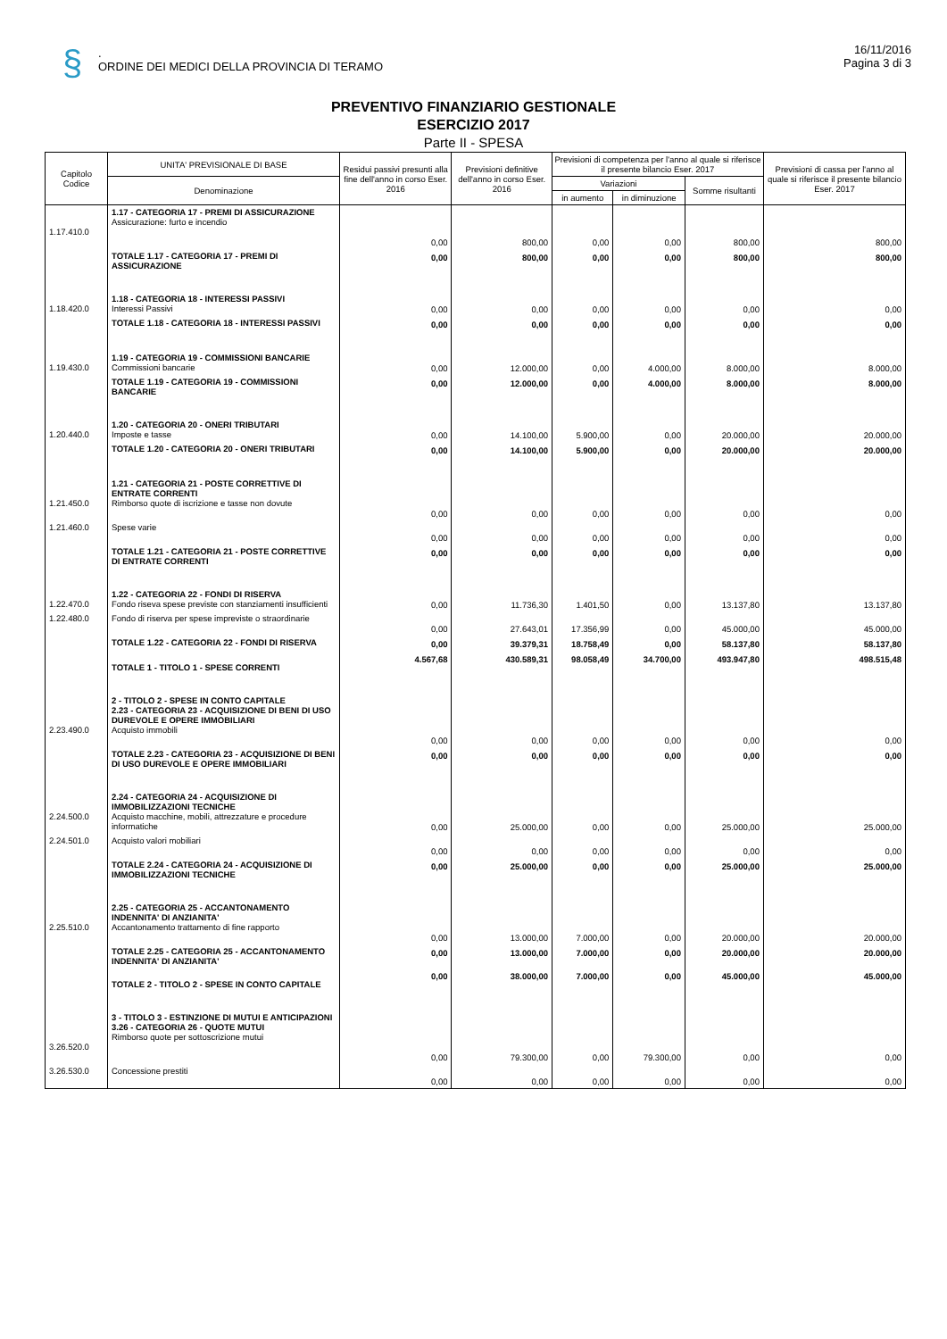§
.
ORDINE DEI MEDICI DELLA PROVINCIA DI TERAMO
16/11/2016
Pagina 3 di 3
PREVENTIVO FINANZIARIO GESTIONALE
ESERCIZIO 2017
Parte II - SPESA
| Capitolo Codice | UNITA' PREVISIONALE DI BASE | Residui passivi presunti alla fine dell'anno in corso Eser. 2016 | Previsioni definitive dell'anno in corso Eser. 2016 | Previsioni di competenza per l'anno al quale si riferisce il presente bilancio Eser. 2017 | | | Previsioni di cassa per l'anno al quale si riferisce il presente bilancio Eser. 2017 |
| --- | --- | --- | --- | --- | --- | --- | --- |
| | Denominazione | | | Variazioni | | Somme risultanti | |
| | | | | in aumento | in diminuzione | | |
| 1.17.410.0 | 1.17 - CATEGORIA 17 - PREMI DI ASSICURAZIONE Assicurazione: furto e incendio | 0,00 | 800,00 | 0,00 | 0,00 | 800,00 | 800,00 |
| | TOTALE 1.17 - CATEGORIA 17 - PREMI DI ASSICURAZIONE | 0,00 | 800,00 | 0,00 | 0,00 | 800,00 | 800,00 |
| 1.18.420.0 | 1.18 - CATEGORIA 18 - INTERESSI PASSIVI Interessi Passivi | 0,00 | 0,00 | 0,00 | 0,00 | 0,00 | 0,00 |
| | TOTALE 1.18 - CATEGORIA 18 - INTERESSI PASSIVI | 0,00 | 0,00 | 0,00 | 0,00 | 0,00 | 0,00 |
| 1.19.430.0 | 1.19 - CATEGORIA 19 - COMMISSIONI BANCARIE Commissioni bancarie | 0,00 | 12.000,00 | 0,00 | 4.000,00 | 8.000,00 | 8.000,00 |
| | TOTALE 1.19 - CATEGORIA 19 - COMMISSIONI BANCARIE | 0,00 | 12.000,00 | 0,00 | 4.000,00 | 8.000,00 | 8.000,00 |
| 1.20.440.0 | 1.20 - CATEGORIA 20 - ONERI TRIBUTARI Imposte e tasse | 0,00 | 14.100,00 | 5.900,00 | 0,00 | 20.000,00 | 20.000,00 |
| | TOTALE 1.20 - CATEGORIA 20 - ONERI TRIBUTARI | 0,00 | 14.100,00 | 5.900,00 | 0,00 | 20.000,00 | 20.000,00 |
| 1.21.450.0 | 1.21 - CATEGORIA 21 - POSTE CORRETTIVE DI ENTRATE CORRENTI Rimborso quote di iscrizione e tasse non dovute | 0,00 | 0,00 | 0,00 | 0,00 | 0,00 | 0,00 |
| 1.21.460.0 | Spese varie | 0,00 | 0,00 | 0,00 | 0,00 | 0,00 | 0,00 |
| | TOTALE 1.21 - CATEGORIA 21 - POSTE CORRETTIVE DI ENTRATE CORRENTI | 0,00 | 0,00 | 0,00 | 0,00 | 0,00 | 0,00 |
| 1.22.470.0 | 1.22 - CATEGORIA 22 - FONDI DI RISERVA Fondo riseva spese previste con stanziamenti insufficienti | 0,00 | 11.736,30 | 1.401,50 | 0,00 | 13.137,80 | 13.137,80 |
| 1.22.480.0 | Fondo di riserva per spese impreviste o straordinarie | 0,00 | 27.643,01 | 17.356,99 | 0,00 | 45.000,00 | 45.000,00 |
| | TOTALE 1.22 - CATEGORIA 22 - FONDI DI RISERVA | 0,00 | 39.379,31 | 18.758,49 | 0,00 | 58.137,80 | 58.137,80 |
| | TOTALE 1 - TITOLO 1 - SPESE CORRENTI | 4.567,68 | 430.589,31 | 98.058,49 | 34.700,00 | 493.947,80 | 498.515,48 |
| 2.23.490.0 | 2 - TITOLO 2 - SPESE IN CONTO CAPITALE 2.23 - CATEGORIA 23 - ACQUISIZIONE DI BENI DI USO DUREVOLE E OPERE IMMOBILIARI Acquisto immobili | 0,00 | 0,00 | 0,00 | 0,00 | 0,00 | 0,00 |
| | TOTALE 2.23 - CATEGORIA 23 - ACQUISIZIONE DI BENI DI USO DUREVOLE E OPERE IMMOBILIARI | 0,00 | 0,00 | 0,00 | 0,00 | 0,00 | 0,00 |
| 2.24.500.0 | 2.24 - CATEGORIA 24 - ACQUISIZIONE DI IMMOBILIZZAZIONI TECNICHE Acquisto macchine, mobili, attrezzature e procedure informatiche | 0,00 | 25.000,00 | 0,00 | 0,00 | 25.000,00 | 25.000,00 |
| 2.24.501.0 | Acquisto valori mobiliari | 0,00 | 0,00 | 0,00 | 0,00 | 0,00 | 0,00 |
| | TOTALE 2.24 - CATEGORIA 24 - ACQUISIZIONE DI IMMOBILIZZAZIONI TECNICHE | 0,00 | 25.000,00 | 0,00 | 0,00 | 25.000,00 | 25.000,00 |
| 2.25.510.0 | 2.25 - CATEGORIA 25 - ACCANTONAMENTO INDENNITA' DI ANZIANITA' Accantonamento trattamento di fine rapporto | 0,00 | 13.000,00 | 7.000,00 | 0,00 | 20.000,00 | 20.000,00 |
| | TOTALE 2.25 - CATEGORIA 25 - ACCANTONAMENTO INDENNITA' DI ANZIANITA' | 0,00 | 13.000,00 | 7.000,00 | 0,00 | 20.000,00 | 20.000,00 |
| | TOTALE 2 - TITOLO 2 - SPESE IN CONTO CAPITALE | 0,00 | 38.000,00 | 7.000,00 | 0,00 | 45.000,00 | 45.000,00 |
| 3.26.520.0 | 3 - TITOLO 3 - ESTINZIONE DI MUTUI E ANTICIPAZIONI 3.26 - CATEGORIA 26 - QUOTE MUTUI Rimborso quote per sottoscrizione mutui | 0,00 | 79.300,00 | 0,00 | 79.300,00 | 0,00 | 0,00 |
| 3.26.530.0 | Concessione prestiti | 0,00 | 0,00 | 0,00 | 0,00 | 0,00 | 0,00 |